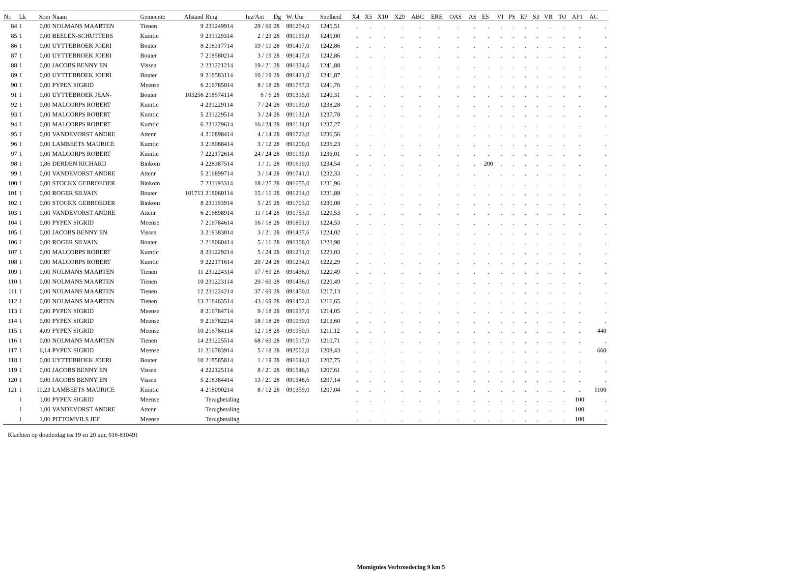| Nr. | Lk | Som | Naam | Gemeente | Afstand | Ring | Inz/Ant | Dg | W. Uur | Snelheid | X4 | X5 | X10 | X20 | ABC | ERE | OAS | AS | ES | VI | PS | EP | S3 | VR | TO | AP1 | AC |
| --- | --- | --- | --- | --- | --- | --- | --- | --- | --- | --- | --- | --- | --- | --- | --- | --- | --- | --- | --- | --- | --- | --- | --- | --- | --- | --- | --- |
| 84 | 1 | 0,00 | NOLMANS MAARTEN | Tienen | 9 | 231249914 | 29 / 69 | 28 | 091254,0 | 1245,51 | . | . | . | . | . | . | . | . | . | . | . | . | . | . | . | . | . |
| 85 | 1 | 0,00 | BEELEN-SCHUTTERS | Kumtic | 9 | 231129314 | 2 / 23 | 28 | 091155,0 | 1245,00 | . | . | . | . | . | . | . | . | . | . | . | . | . | . | . | . | . |
| 86 | 1 | 0,00 | UYTTEBROEK JOERI | Bouter | 8 | 218317714 | 19 / 19 | 28 | 091417,0 | 1242,86 | . | . | . | . | . | . | . | . | . | . | . | . | . | . | . | . | . |
| 87 | 1 | 0,00 | UYTTEBROEK JOERI | Bouter | 7 | 218580214 | 3 / 19 | 28 | 091417,0 | 1242,86 | . | . | . | . | . | . | . | . | . | . | . | . | . | . | . | . | . |
| 88 | 1 | 0,00 | JACOBS BENNY EN | Vissen | 2 | 231221214 | 19 / 21 | 28 | 091324,6 | 1241,88 | . | . | . | . | . | . | . | . | . | . | . | . | . | . | . | . | . |
| 89 | 1 | 0,00 | UYTTEBROEK JOERI | Bouter | 9 | 218583114 | 10 / 19 | 28 | 091421,0 | 1241,87 | . | . | . | . | . | . | . | . | . | . | . | . | . | . | . | . | . |
| 90 | 1 | 0,00 | PYPEN SIGRID | Meense | 6 | 216785014 | 8 / 18 | 28 | 091737,0 | 1241,76 | . | . | . | . | . | . | . | . | . | . | . | . | . | . | . | . | . |
| 91 | 1 | 0,00 | UYTTEBROEK JEAN- | Bouter | 103256 | 218574114 | 6 / 6 | 28 | 091315,0 | 1240,31 | . | . | . | . | . | . | . | . | . | . | . | . | . | . | . | . | . |
| 92 | 1 | 0,00 | MALCORPS ROBERT | Kumtic | 4 | 231229114 | 7 / 24 | 28 | 091130,0 | 1238,28 | . | . | . | . | . | . | . | . | . | . | . | . | . | . | . | . | . |
| 93 | 1 | 0,00 | MALCORPS ROBERT | Kumtic | 5 | 231229514 | 3 / 24 | 28 | 091132,0 | 1237,78 | . | . | . | . | . | . | . | . | . | . | . | . | . | . | . | . | . |
| 94 | 1 | 0,00 | MALCORPS ROBERT | Kumtic | 6 | 231229614 | 16 / 24 | 28 | 091134,0 | 1237,27 | . | . | . | . | . | . | . | . | . | . | . | . | . | . | . | . | . |
| 95 | 1 | 0,00 | VANDEVORST ANDRE | Attenr | 4 | 216898414 | 4 / 14 | 28 | 091723,0 | 1236,56 | . | . | . | . | . | . | . | . | . | . | . | . | . | . | . | . | . |
| 96 | 1 | 0,00 | LAMBEETS MAURICE | Kumtic | 3 | 218088414 | 3 / 12 | 28 | 091200,0 | 1236,23 | . | . | . | . | . | . | . | . | . | . | . | . | . | . | . | . | . |
| 97 | 1 | 0,00 | MALCORPS ROBERT | Kumtic | 7 | 222172614 | 24 / 24 | 28 | 091139,0 | 1236,01 | . | . | . | . | . | . | . | . | . | . | . | . | . | . | . | . | . |
| 98 | 1 | 1,86 | DERDEN RICHARD | Binkom | 4 | 228387514 | 1 / 11 | 28 | 091619,0 | 1234,54 | . | . | . | . | . | . | . | . | 200 | . | . | . | . | . | . | . | . |
| 99 | 1 | 0,00 | VANDEVORST ANDRE | Attenr | 5 | 216899714 | 3 / 14 | 28 | 091741,0 | 1232,33 | . | . | . | . | . | . | . | . | . | . | . | . | . | . | . | . | . |
| 100 | 1 | 0,00 | STOCKX GEBROEDER | Binkom | 7 | 231193314 | 18 / 25 | 28 | 091655,0 | 1231,96 | . | . | . | . | . | . | . | . | . | . | . | . | . | . | . | . | . |
| 101 | 1 | 0,00 | ROGER SILVAIN | Bouter | 101713 | 218060114 | 15 / 16 | 28 | 091234,0 | 1231,89 | . | . | . | . | . | . | . | . | . | . | . | . | . | . | . | . | . |
| 102 | 1 | 0,00 | STOCKX GEBROEDER | Binkom | 8 | 231193914 | 5 / 25 | 28 | 091703,0 | 1230,08 | . | . | . | . | . | . | . | . | . | . | . | . | . | . | . | . | . |
| 103 | 1 | 0,00 | VANDEVORST ANDRE | Attenr | 6 | 216898914 | 11 / 14 | 28 | 091753,0 | 1229,53 | . | . | . | . | . | . | . | . | . | . | . | . | . | . | . | . | . |
| 104 | 1 | 0,00 | PYPEN SIGRID | Meense | 7 | 216784614 | 16 / 18 | 28 | 091851,0 | 1224,53 | . | . | . | . | . | . | . | . | . | . | . | . | . | . | . | . | . |
| 105 | 1 | 0,00 | JACOBS BENNY EN | Vissen | 3 | 218383014 | 3 / 21 | 28 | 091437,6 | 1224,02 | . | . | . | . | . | . | . | . | . | . | . | . | . | . | . | . | . |
| 106 | 1 | 0,00 | ROGER SILVAIN | Bouter | 2 | 218060414 | 5 / 16 | 28 | 091306,0 | 1223,98 | . | . | . | . | . | . | . | . | . | . | . | . | . | . | . | . | . |
| 107 | 1 | 0,00 | MALCORPS ROBERT | Kumtic | 8 | 231229214 | 5 / 24 | 28 | 091231,0 | 1223,03 | . | . | . | . | . | . | . | . | . | . | . | . | . | . | . | . | . |
| 108 | 1 | 0,00 | MALCORPS ROBERT | Kumtic | 9 | 222171614 | 20 / 24 | 28 | 091234,0 | 1222,29 | . | . | . | . | . | . | . | . | . | . | . | . | . | . | . | . | . |
| 109 | 1 | 0,00 | NOLMANS MAARTEN | Tienen | 11 | 231224314 | 17 / 69 | 28 | 091436,0 | 1220,49 | . | . | . | . | . | . | . | . | . | . | . | . | . | . | . | . | . |
| 110 | 1 | 0,00 | NOLMANS MAARTEN | Tienen | 10 | 231223114 | 20 / 69 | 28 | 091436,0 | 1220,49 | . | . | . | . | . | . | . | . | . | . | . | . | . | . | . | . | . |
| 111 | 1 | 0,00 | NOLMANS MAARTEN | Tienen | 12 | 231224214 | 37 / 69 | 28 | 091450,0 | 1217,13 | . | . | . | . | . | . | . | . | . | . | . | . | . | . | . | . | . |
| 112 | 1 | 0,00 | NOLMANS MAARTEN | Tienen | 13 | 218463514 | 43 / 69 | 28 | 091452,0 | 1216,65 | . | . | . | . | . | . | . | . | . | . | . | . | . | . | . | . | . |
| 113 | 1 | 0,00 | PYPEN SIGRID | Meense | 8 | 216784714 | 9 / 18 | 28 | 091937,0 | 1214,05 | . | . | . | . | . | . | . | . | . | . | . | . | . | . | . | . | . |
| 114 | 1 | 0,00 | PYPEN SIGRID | Meense | 9 | 216782214 | 18 / 18 | 28 | 091939,0 | 1213,60 | . | . | . | . | . | . | . | . | . | . | . | . | . | . | . | . | . |
| 115 | 1 | 4,09 | PYPEN SIGRID | Meense | 10 | 216784114 | 12 / 18 | 28 | 091950,0 | 1211,12 | . | . | . | . | . | . | . | . | . | . | . | . | . | . | . | . | 440 |
| 116 | 1 | 0,00 | NOLMANS MAARTEN | Tienen | 14 | 231225514 | 68 / 69 | 28 | 091517,0 | 1210,71 | . | . | . | . | . | . | . | . | . | . | . | . | . | . | . | . | . |
| 117 | 1 | 6,14 | PYPEN SIGRID | Meense | 11 | 216783914 | 5 / 18 | 28 | 092002,0 | 1208,43 | . | . | . | . | . | . | . | . | . | . | . | . | . | . | . | . | 660 |
| 118 | 1 | 0,00 | UYTTEBROEK JOERI | Bouter | 10 | 218585814 | 1 / 19 | 28 | 091644,0 | 1207,75 | . | . | . | . | . | . | . | . | . | . | . | . | . | . | . | . | . |
| 119 | 1 | 0,00 | JACOBS BENNY EN | Vissen | 4 | 222125114 | 8 / 21 | 28 | 091546,6 | 1207,61 | . | . | . | . | . | . | . | . | . | . | . | . | . | . | . | . | . |
| 120 | 1 | 0,00 | JACOBS BENNY EN | Vissen | 5 | 218384414 | 13 / 21 | 28 | 091548,6 | 1207,14 | . | . | . | . | . | . | . | . | . | . | . | . | . | . | . | . | . |
| 121 | 1 | 10,23 | LAMBEETS MAURICE | Kumtic | 4 | 218090214 | 8 / 12 | 28 | 091359,0 | 1207,04 | . | . | . | . | . | . | . | . | . | . | . | . | . | . | . | . | 1100 |
| | 1 | 1,00 | PYPEN SIGRID | Meense | | Terugbetaling | | | | | . | . | . | . | . | . | . | . | . | . | . | . | . | . | . | 100 | . |
| | 1 | 1,00 | VANDEVORST ANDRE | Attenr | | Terugbetaling | | | | | . | . | . | . | . | . | . | . | . | . | . | . | . | . | . | 100 | . |
| | 1 | 1,00 | PITTOMVILS JEF | Meense | | Terugbetaling | | | | | . | . | . | . | . | . | . | . | . | . | . | . | . | . | . | 100 | . |
Klachten op donderdag tss 19 en 20 uur, 016-810491
Momignies Verbroedering 9 km 5